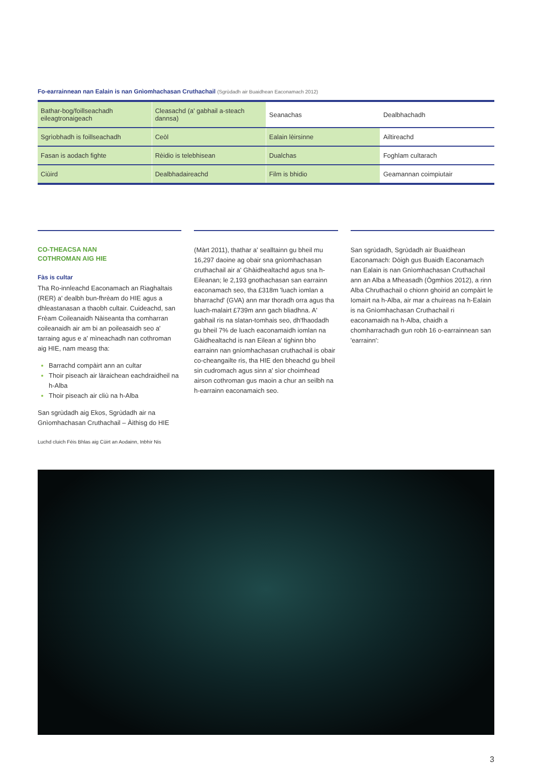Fo-earrainnean nan Ealain is nan Gnìomhachasan Cruthachail (Sgrùdadh air Buaidhean Eaconamach 2012)
| Bathar-bog/foillseachadh eileagtronaigeach | Cleasachd (a' gabhail a-steach dannsa) | Seanachas | Dealbhachadh |
| --- | --- | --- | --- |
| Sgrìobhadh is foillseachadh | Ceòl | Ealain lèirsinne | Ailtireachd |
| Fasan is aodach fighte | Rèidio is telebhisean | Dualchas | Foghlam cultarach |
| Ciùird | Dealbhadaireachd | Film is bhidio | Geamannan coimpiutair |
CO-THEACSA NAN
COTHROMAN AIG HIE
Fàs is cultar
Tha Ro-innleachd Eaconamach an Riaghaltais (RER) a' dealbh bun-fhrèam do HIE agus a dhleastanasan a thaobh cultair. Cuideachd, san Frèam Coileanaidh Nàiseanta tha comharran coileanaidh air am bi an poileasaidh seo a' tarraing agus e a' mìneachadh nan cothroman aig HIE, nam measg tha:
Barrachd compàirt ann an cultar
Thoir piseach air làraichean eachdraidheil na h-Alba
Thoir piseach air cliù na h-Alba
San sgrùdadh aig Ekos, Sgrùdadh air na Gnìomhachasan Cruthachail – Àithisg do HIE
(Màrt 2011), thathar a' sealltainn gu bheil mu 16,297 daoine ag obair sna gnìomhachasan cruthachail air a' Ghàidhealtachd agus sna h-Eileanan; le 2,193 gnothachasan san earrainn eaconamach seo, tha £318m 'luach iomlan a bharrachd' (GVA) ann mar thoradh orra agus tha luach-malairt £739m ann gach bliadhna. A' gabhail ris na slatan-tomhais seo, dh'fhaodadh gu bheil 7% de luach eaconamaidh iomlan na Gàidhealtachd is nan Eilean a' tighinn bho earrainn nan gnìomhachasan cruthachail is obair co-cheangailte ris, tha HIE den bheachd gu bheil sin cudromach agus sinn a' sìor choimhead airson cothroman gus maoin a chur an seilbh na h-earrainn eaconamaich seo.
San sgrùdadh, Sgrùdadh air Buaidhean Eaconamach: Dòigh gus Buaidh Eaconamach nan Ealain is nan Gnìomhachasan Cruthachail ann an Alba a Mheasadh (Ògmhios 2012), a rinn Alba Chruthachail o chionn ghoirid an compàirt le Iomairt na h-Alba, air mar a chuireas na h-Ealain is na Gnìomhachasan Cruthachail ri eaconamaidh na h-Alba, chaidh a chomharrachadh gun robh 16 o-earrainnean san 'earrainn':
Luchd cluich Fèis Bhlas aig Cùirt an Aodainn, Inbhir Nis
3